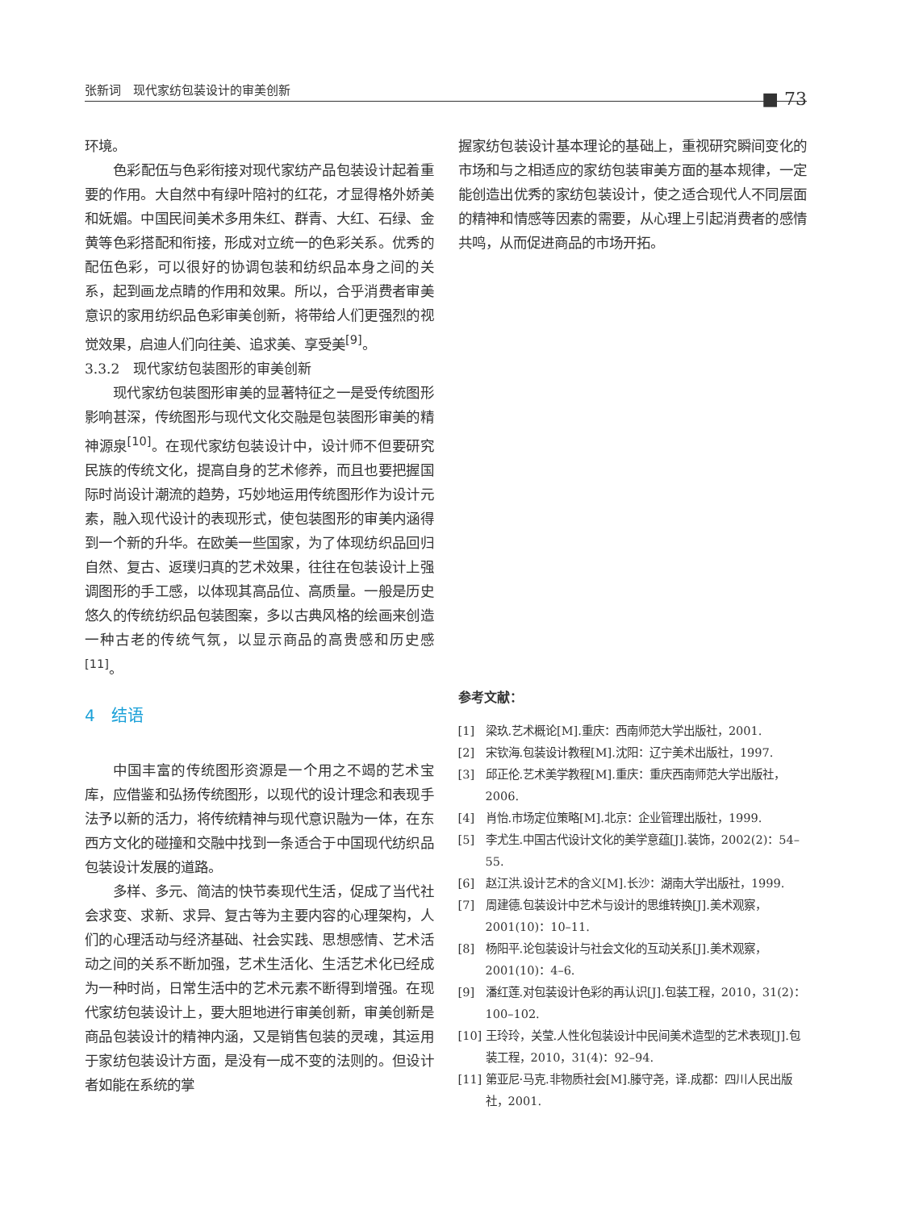张新词　现代家纺包装设计的审美创新 ■ 73
环境。
色彩配伍与色彩衔接对现代家纺产品包装设计起着重要的作用。大自然中有绿叶陪衬的红花，才显得格外娇美和妩媚。中国民间美术多用朱红、群青、大红、石绿、金黄等色彩搭配和衔接，形成对立统一的色彩关系。优秀的配伍色彩，可以很好的协调包装和纺织品本身之间的关系，起到画龙点睛的作用和效果。所以，合乎消费者审美意识的家用纺织品色彩审美创新，将带给人们更强烈的视觉效果，启迪人们向往美、追求美、享受美<sup>[9]</sup>。
3.3.2　现代家纺包装图形的审美创新
现代家纺包装图形审美的显著特征之一是受传统图形影响甚深，传统图形与现代文化交融是包装图形审美的精神源泉<sup>[10]</sup>。在现代家纺包装设计中，设计师不但要研究民族的传统文化，提高自身的艺术修养，而且也要把握国际时尚设计潮流的趋势，巧妙地运用传统图形作为设计元素，融入现代设计的表现形式，使包装图形的审美内涵得到一个新的升华。在欧美一些国家，为了体现纺织品回归自然、复古、返璞归真的艺术效果，往往在包装设计上强调图形的手工感，以体现其高品位、高质量。一般是历史悠久的传统纺织品包装图案，多以古典风格的绘画来创造一种古老的传统气氛，以显示商品的高贵感和历史感<sup>[11]</sup>。
4　结语
中国丰富的传统图形资源是一个用之不竭的艺术宝库，应借鉴和弘扬传统图形，以现代的设计理念和表现手法予以新的活力，将传统精神与现代意识融为一体，在东西方文化的碰撞和交融中找到一条适合于中国现代纺织品包装设计发展的道路。
多样、多元、简洁的快节奏现代生活，促成了当代社会求变、求新、求异、复古等为主要内容的心理架构，人们的心理活动与经济基础、社会实践、思想感情、艺术活动之间的关系不断加强，艺术生活化、生活艺术化已经成为一种时尚，日常生活中的艺术元素不断得到增强。在现代家纺包装设计上，要大胆地进行审美创新，审美创新是商品包装设计的精神内涵，又是销售包装的灵魂，其运用于家纺包装设计方面，是没有一成不变的法则的。但设计者如能在系统的掌
握家纺包装设计基本理论的基础上，重视研究瞬间变化的市场和与之相适应的家纺包装审美方面的基本规律，一定能创造出优秀的家纺包装设计，使之适合现代人不同层面的精神和情感等因素的需要，从心理上引起消费者的感情共鸣，从而促进商品的市场开拓。
参考文献：
[1] 梁玖.艺术概论[M].重庆：西南师范大学出版社，2001.
[2] 宋钦海.包装设计教程[M].沈阳：辽宁美术出版社，1997.
[3] 邱正伦.艺术美学教程[M].重庆：重庆西南师范大学出版社，2006.
[4] 肖怡.市场定位策略[M].北京：企业管理出版社，1999.
[5] 李尤生.中国古代设计文化的美学意蕴[J].装饰，2002(2)：54–55.
[6] 赵江洪.设计艺术的含义[M].长沙：湖南大学出版社，1999.
[7] 周建德.包装设计中艺术与设计的思维转换[J].美术观察，2001(10)：10–11.
[8] 杨阳平.论包装设计与社会文化的互动关系[J].美术观察，2001(10)：4–6.
[9] 潘红莲.对包装设计色彩的再认识[J].包装工程，2010，31(2)：100–102.
[10] 王玲玲，关莹.人性化包装设计中民间美术造型的艺术表现[J].包装工程，2010，31(4)：92–94.
[11] 第亚尼·马克.非物质社会[M].滕守尧，译.成都：四川人民出版社，2001.